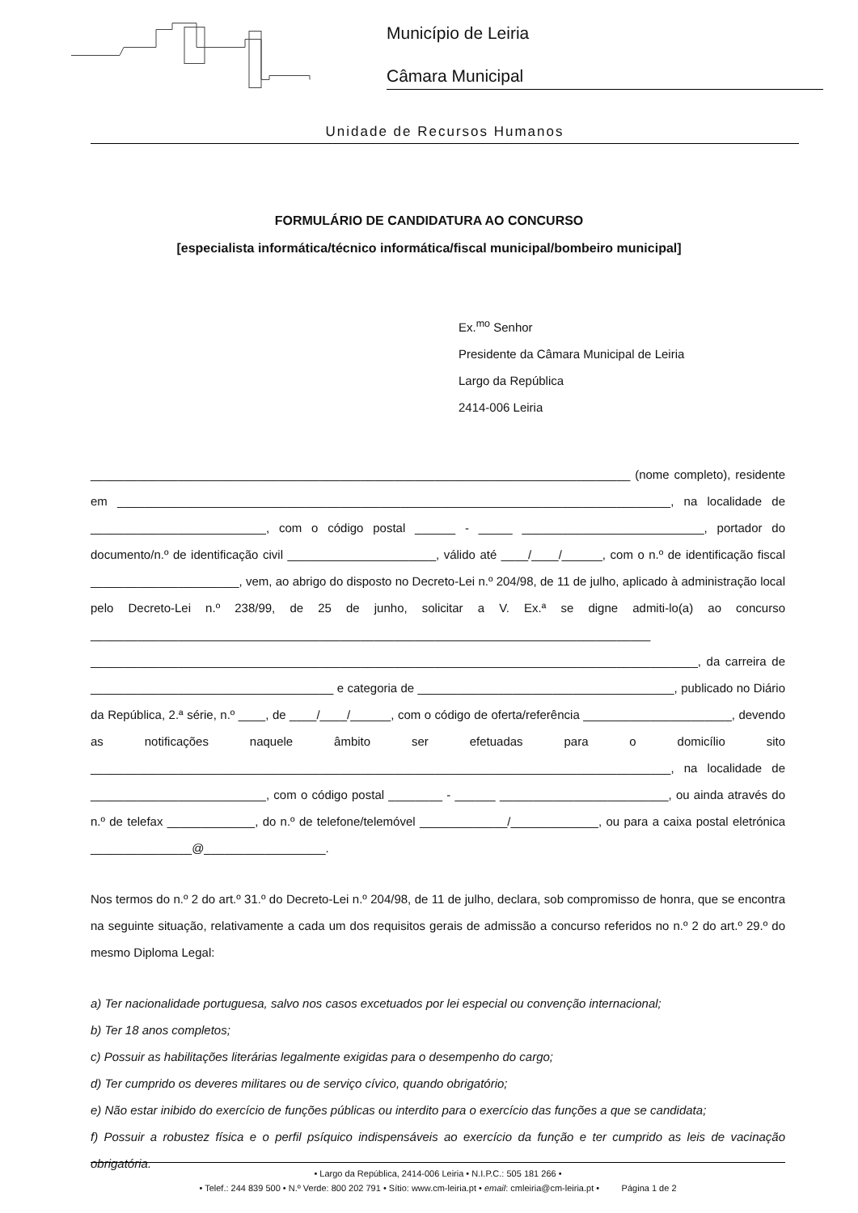Município de Leiria
Câmara Municipal
Unidade de Recursos Humanos
FORMULÁRIO DE CANDIDATURA AO CONCURSO
[especialista informática/técnico informática/fiscal municipal/bombeiro municipal]
Ex.<sup>mo</sup> Senhor
Presidente da Câmara Municipal de Leiria
Largo da República
2414-006 Leiria
________________________________________________________________________________ (nome completo), residente em __________________________________________________________________________________, na localidade de __________________________, com o código postal ______ - _____ ___________________________, portador do documento/n.º de identificação civil ______________________, válido até ____/____/______, com o n.º de identificação fiscal ______________________, vem, ao abrigo do disposto no Decreto-Lei n.º 204/98, de 11 de julho, aplicado à administração local pelo Decreto-Lei n.º 238/99, de 25 de junho, solicitar a V. Ex.ª se digne admiti-lo(a) ao concurso ___________________________________________________________________________________ __________________________________________________________________________________________, da carreira de ____________________________________ e categoria de ______________________________________, publicado no Diário da República, 2.ª série, n.º ____, de ____/____/______, com o código de oferta/referência ______________________, devendo as notificações naquele âmbito ser efetuadas para o domicílio sito ______________________________________________________________________________________, na localidade de __________________________, com o código postal ________ - ______ _________________________, ou ainda através do n.º de telefax _____________, do n.º de telefone/telemóvel _____________/_____________, ou para a caixa postal eletrónica _______________@__________________.
Nos termos do n.º 2 do art.º 31.º do Decreto-Lei n.º 204/98, de 11 de julho, declara, sob compromisso de honra, que se encontra na seguinte situação, relativamente a cada um dos requisitos gerais de admissão a concurso referidos no n.º 2 do art.º 29.º do mesmo Diploma Legal:
a) Ter nacionalidade portuguesa, salvo nos casos excetuados por lei especial ou convenção internacional;
b) Ter 18 anos completos;
c) Possuir as habilitações literárias legalmente exigidas para o desempenho do cargo;
d) Ter cumprido os deveres militares ou de serviço cívico, quando obrigatório;
e) Não estar inibido do exercício de funções públicas ou interdito para o exercício das funções a que se candidata;
f) Possuir a robustez física e o perfil psíquico indispensáveis ao exercício da função e ter cumprido as leis de vacinação obrigatória.
• Largo da República, 2414-006 Leiria • N.I.P.C.: 505 181 266 •
• Telef.: 244 839 500 • N.º Verde: 800 202 791 • Sítio: www.cm-leiria.pt • email: cmleiria@cm-leiria.pt • Página 1 de 2